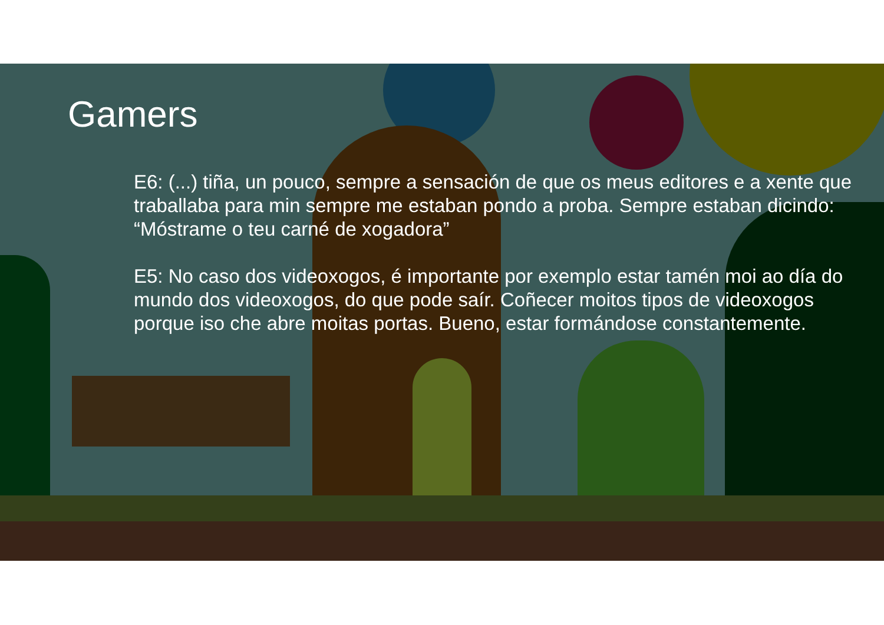Gamers
E6: (...) tiña, un pouco, sempre a sensación de que os meus editores e a xente que traballaba para min sempre me estaban pondo a proba. Sempre estaban dicindo: “Móstrame o teu carné de xogadora”
E5: No caso dos videoxogos, é importante por exemplo estar tamén moi ao día do mundo dos videoxogos, do que pode saír. Coñecer moitos tipos de videoxogos porque iso che abre moitas portas. Bueno, estar formándose constantemente.